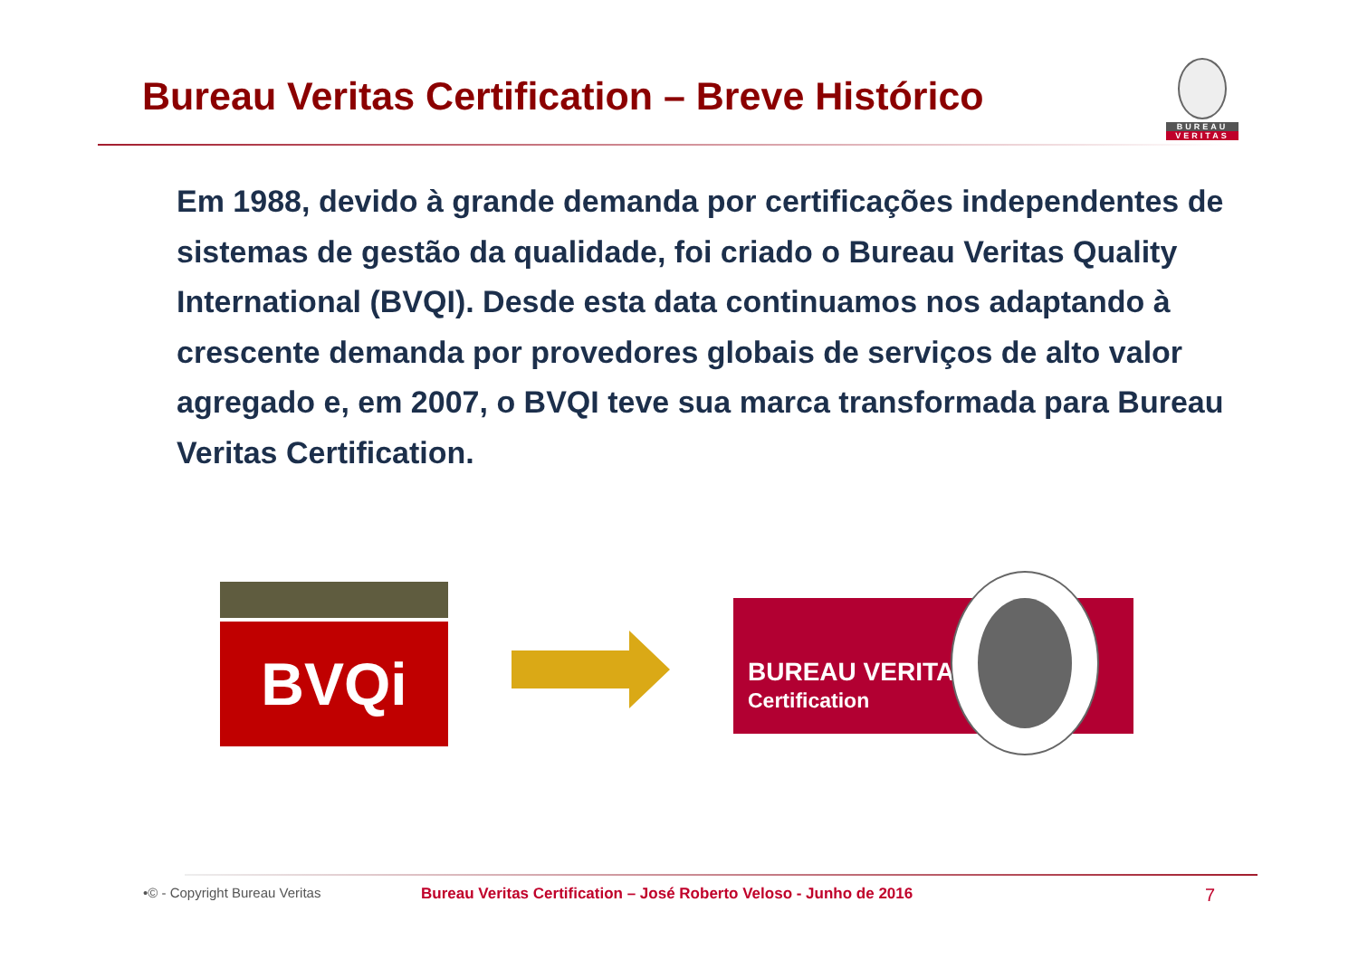Bureau Veritas Certification – Breve Histórico
BUREAU
VERITAS
Em 1988, devido à grande demanda por certificações independentes de sistemas de gestão da qualidade, foi criado o Bureau Veritas Quality International (BVQI). Desde esta data continuamos nos adaptando à crescente demanda por provedores globais de serviços de alto valor agregado e, em 2007, o BVQI teve sua marca transformada para Bureau Veritas Certification.
BVQi
BUREAU VERITAS
Certification
•© - Copyright Bureau Veritas Bureau Veritas Certification – José Roberto Veloso - Junho de 2016 7